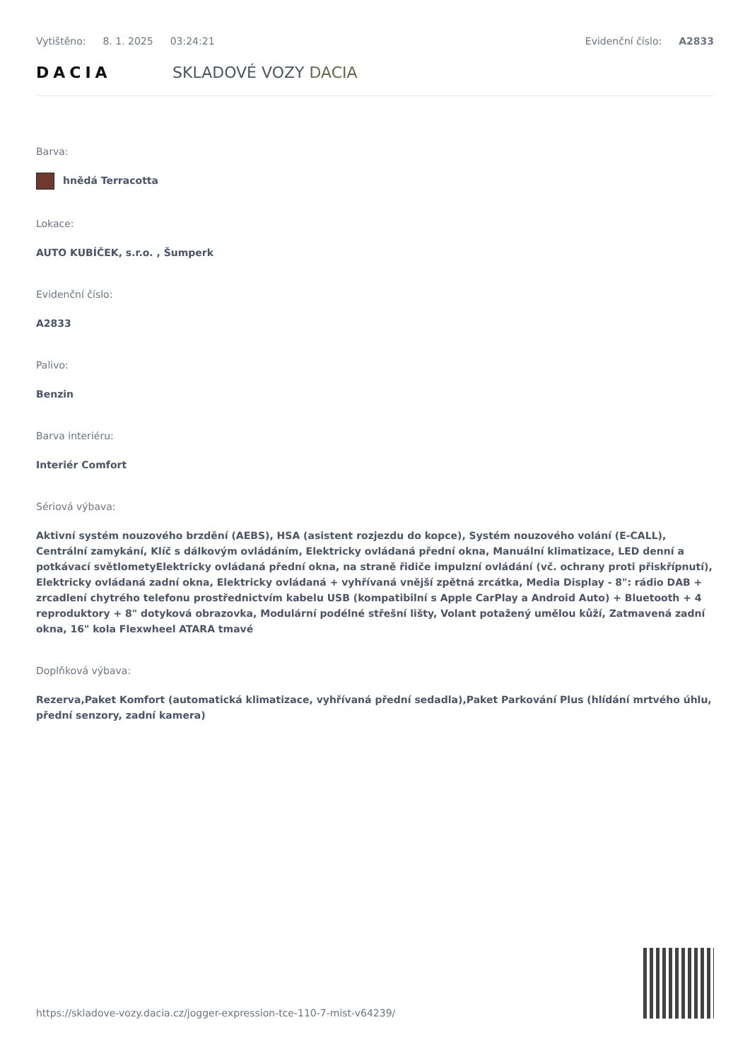Vytištěno: 8. 1. 2025 03:24:21 Evidenční číslo: A2833
DACIA SKLADOVÉ VOZY DACIA
Barva:
hnědá Terracotta
Lokace:
AUTO KUBÍČEK, s.r.o. , Šumperk
Evidenční číslo:
A2833
Palivo:
Benzin
Barva interiéru:
Interiér Comfort
Sériová výbava:
Aktivní systém nouzového brzdění (AEBS), HSA (asistent rozjezdu do kopce), Systém nouzového volání (E-CALL), Centrální zamykání, Klíč s dálkovým ovládáním, Elektricky ovládaná přední okna, Manuální klimatizace, LED denní a potkávací světlometyElektricky ovládaná přední okna, na straně řidiče impulzní ovládání (vč. ochrany proti přiskřípnutí), Elektricky ovládaná zadní okna, Elektricky ovládaná + vyhřívaná vnější zpětná zrcátka, Media Display - 8": rádio DAB + zrcadlení chytrého telefonu prostřednictvím kabelu USB (kompatibilní s Apple CarPlay a Android Auto) + Bluetooth + 4 reproduktory + 8" dotyková obrazovka, Modulární podélné střešní lišty, Volant potažený umělou kůží, Zatmavená zadní okna, 16" kola Flexwheel ATARA tmavé
Doplňková výbava:
Rezerva,Paket Komfort (automatická klimatizace, vyhřívaná přední sedadla),Paket Parkování Plus (hlídání mrtvého úhlu, přední senzory, zadní kamera)
https://skladove-vozy.dacia.cz/jogger-expression-tce-110-7-mist-v64239/